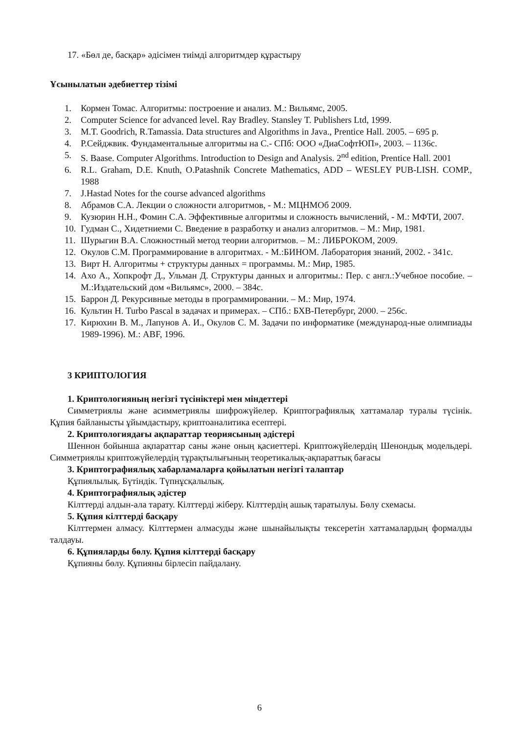17. «Бөл де, басқар» әдісімен тиімді алгоритмдер құрастыру
Ұсынылатын әдебиеттер тізімі
1. Кормен Томас. Алгоритмы: построение и анализ. М.: Вильямс, 2005.
2. Computer Science for advanced level. Ray Bradley. Stansley T. Publishers Ltd, 1999.
3. M.T. Goodrich, R.Tamassia. Data structures and Algorithms in Java., Prentice Hall. 2005. – 695 p.
4. Р.Сейджвик. Фундаментальные алгоритмы на С.- СПб: ООО «ДиаСофтЮП», 2003. – 1136с.
5. S. Baase. Computer Algorithms. Introduction to Design and Analysis. 2<sup>nd</sup> edition, Prentice Hall. 2001
6. R.L. Graham, D.E. Knuth, O.Patashnik Concrete Mathematics, ADD – WESLEY PUB-LISH. COMP., 1988
7. J.Hastad Notes for the course advanced algorithms
8. Абрамов С.А. Лекции о сложности алгоритмов, - М.: МЦНМОб 2009.
9. Кузюрин Н.Н., Фомин С.А. Эффективные алгоритмы и сложность вычислений, - М.: МФТИ, 2007.
10. Гудман С., Хидетниеми С. Введение в разработку и анализ алгоритмов. – М.: Мир, 1981.
11. Шурыгин В.А. Сложностный метод теории алгоритмов. – М.: ЛИБРОКОМ, 2009.
12. Окулов С.М. Программирование в алгоритмах. - М.:БИНОМ. Лаборатория знаний, 2002. - 341с.
13. Вирт Н. Алгоритмы + структуры данных = программы. М.: Мир, 1985.
14. Ахо А., Хопкрофт Д., Ульман Д. Структуры данных и алгоритмы.: Пер. с англ.:Учебное пособие. –М.:Издательский дом «Вильямс», 2000. – 384с.
15. Баррон Д. Рекурсивные методы в программировании. – М.: Мир, 1974.
16. Культин Н. Turbo Pascal в задачах и примерах. – СПб.: БХВ-Петербург, 2000. – 256с.
17. Кирюхин В. М., Лапунов А. И., Окулов С. М. Задачи по информатике (международ-ные олимпиады 1989-1996). М.: ABF, 1996.
3 КРИПТОЛОГИЯ
1. Криптологияның негізгі түсініктері мен міндеттері
Симметриялы және асимметриялы шифрожүйелер. Криптографиялық хаттамалар туралы түсінік. Құпия байланысты ұйымдастыру, криптоаналитика есептері.
2. Криптологиядағы ақпараттар теориясының әдістері
Шеннон бойынша ақпараттар саны және оның қасиеттері. Криптожүйелердің Шенондық модельдері. Симметриялы криптожүйелердің тұрақтылығының теоретикалық-ақпараттық бағасы
3. Криптографиялық хабарламаларға қойылатын негізгі талаптар
Құпиялылық. Бүтіндік. Түпнұсқалылық.
4. Криптографиялық әдістер
Кілттерді алдын-ала тарату. Кілттерді жіберу. Кілттердің ашық таратылуы. Бөлу схемасы.
5. Құпия кілттерді басқару
Кілттермен алмасу. Кілттермен алмасуды және шынайылықты тексеретін хаттамалардың формалды талдауы.
6. Құпияларды бөлу. Құпия кілттерді басқару
Құпияны бөлу. Құпияны бірлесіп пайдалану.
6